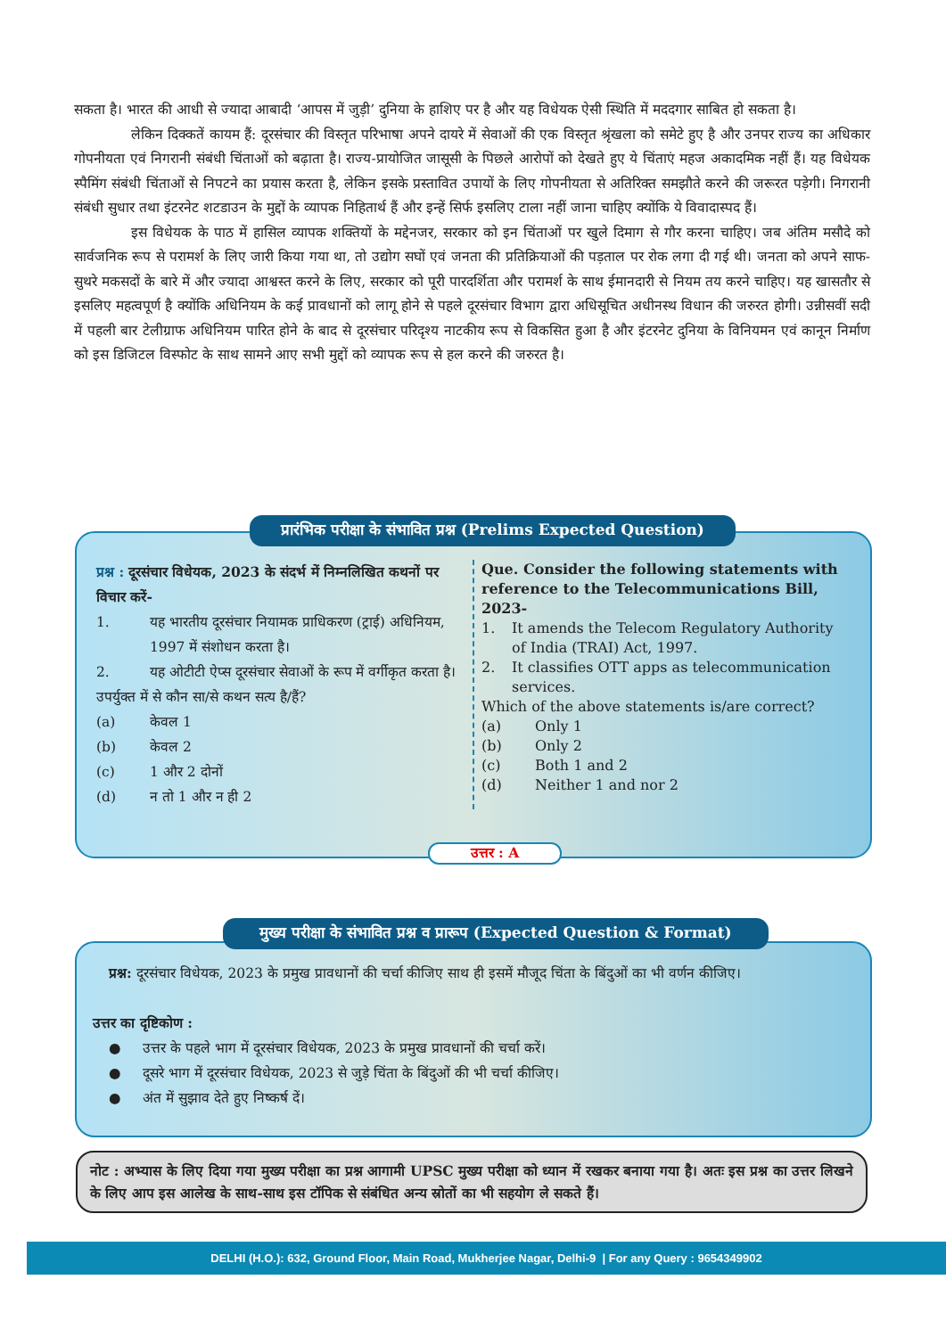सकता है। भारत की आधी से ज्यादा आबादी ‘आपस में जुड़ी’ दुनिया के हाशिए पर है और यह विधेयक ऐसी स्थिति में मददगार साबित हो सकता है।
लेकिन दिक्कतें कायम हैं: दूरसंचार की विस्तृत परिभाषा अपने दायरे में सेवाओं की एक विस्तृत श्रृंखला को समेटे हुए है और उनपर राज्य का अधिकार गोपनीयता एवं निगरानी संबंधी चिंताओं को बढ़ाता है। राज्य-प्रायोजित जासूसी के पिछले आरोपों को देखते हुए ये चिंताएं महज अकादमिक नहीं हैं। यह विधेयक स्पैमिंग संबंधी चिंताओं से निपटने का प्रयास करता है, लेकिन इसके प्रस्तावित उपायों के लिए गोपनीयता से अतिरिक्त समझौते करने की जरूरत पड़ेगी। निगरानी संबंधी सुधार तथा इंटरनेट शटडाउन के मुद्दों के व्यापक निहितार्थ हैं और इन्हें सिर्फ इसलिए टाला नहीं जाना चाहिए क्योंकि ये विवादास्पद हैं।
इस विधेयक के पाठ में हासिल व्यापक शक्तियों के मद्देनजर, सरकार को इन चिंताओं पर खुले दिमाग से गौर करना चाहिए। जब अंतिम मसौदे को सार्वजनिक रूप से परामर्श के लिए जारी किया गया था, तो उद्योग सघों एवं जनता की प्रतिक्रियाओं की पड़ताल पर रोक लगा दी गई थी। जनता को अपने साफ-सुथरे मकसदों के बारे में और ज्यादा आश्वस्त करने के लिए, सरकार को पूरी पारदर्शिता और परामर्श के साथ ईमानदारी से नियम तय करने चाहिए। यह खासतौर से इसलिए महत्वपूर्ण है क्योंकि अधिनियम के कई प्रावधानों को लागू होने से पहले दूरसंचार विभाग द्वारा अधिसूचित अधीनस्थ विधान की जरुरत होगी। उन्नीसवीं सदी में पहली बार टेलीग्राफ अधिनियम पारित होने के बाद से दूरसंचार परिदृश्य नाटकीय रूप से विकसित हुआ है और इंटरनेट दुनिया के विनियमन एवं कानून निर्माण को इस डिजिटल विस्फोट के साथ सामने आए सभी मुद्दों को व्यापक रूप से हल करने की जरुरत है।
प्रश्न : दूरसंचार विधेयक, 2023 के संदर्भ में निम्नलिखित कथनों पर विचार करें-
1. यह भारतीय दूरसंचार नियामक प्राधिकरण (ट्राई) अधिनियम, 1997 में संशोधन करता है।
2. यह ओटीटी ऐप्स दूरसंचार सेवाओं के रूप में वर्गीकृत करता है।
उपर्युक्त में से कौन सा/से कथन सत्य है/हैं?
(a) केवल 1
(b) केवल 2
(c) 1 और 2 दोनों
(d) न तो 1 और न ही 2
Que. Consider the following statements with reference to the Telecommunications Bill, 2023-
1. It amends the Telecom Regulatory Authority of India (TRAI) Act, 1997.
2. It classifies OTT apps as telecommunication services.
Which of the above statements is/are correct?
(a) Only 1
(b) Only 2
(c) Both 1 and 2
(d) Neither 1 and nor 2
प्रारंभिक परीक्षा के संभावित प्रश्न (Prelims Expected Question)
उत्तर : A
प्रश्न: दूरसंचार विधेयक, 2023 के प्रमुख प्रावधानों की चर्चा कीजिए साथ ही इसमें मौजूद चिंता के बिंदुओं का भी वर्णन कीजिए।
उत्तर का दृष्टिकोण :
● उत्तर के पहले भाग में दूरसंचार विधेयक, 2023 के प्रमुख प्रावधानों की चर्चा करें।
● दूसरे भाग में दूरसंचार विधेयक, 2023 से जुड़े चिंता के बिंदुओं की भी चर्चा कीजिए।
● अंत में सुझाव देते हुए निष्कर्ष दें।
मुख्य परीक्षा के संभावित प्रश्न व प्रारूप (Expected Question & Format)
नोट : अभ्यास के लिए दिया गया मुख्य परीक्षा का प्रश्न आगामी UPSC मुख्य परीक्षा को ध्यान में रखकर बनाया गया है। अतः इस प्रश्न का उत्तर लिखने के लिए आप इस आलेख के साथ-साथ इस टॉपिक से संबंधित अन्य स्रोतों का भी सहयोग ले सकते हैं।
DELHI (H.O.): 632, Ground Floor, Main Road, Mukherjee Nagar, Delhi-9 | For any Query : 9654349902